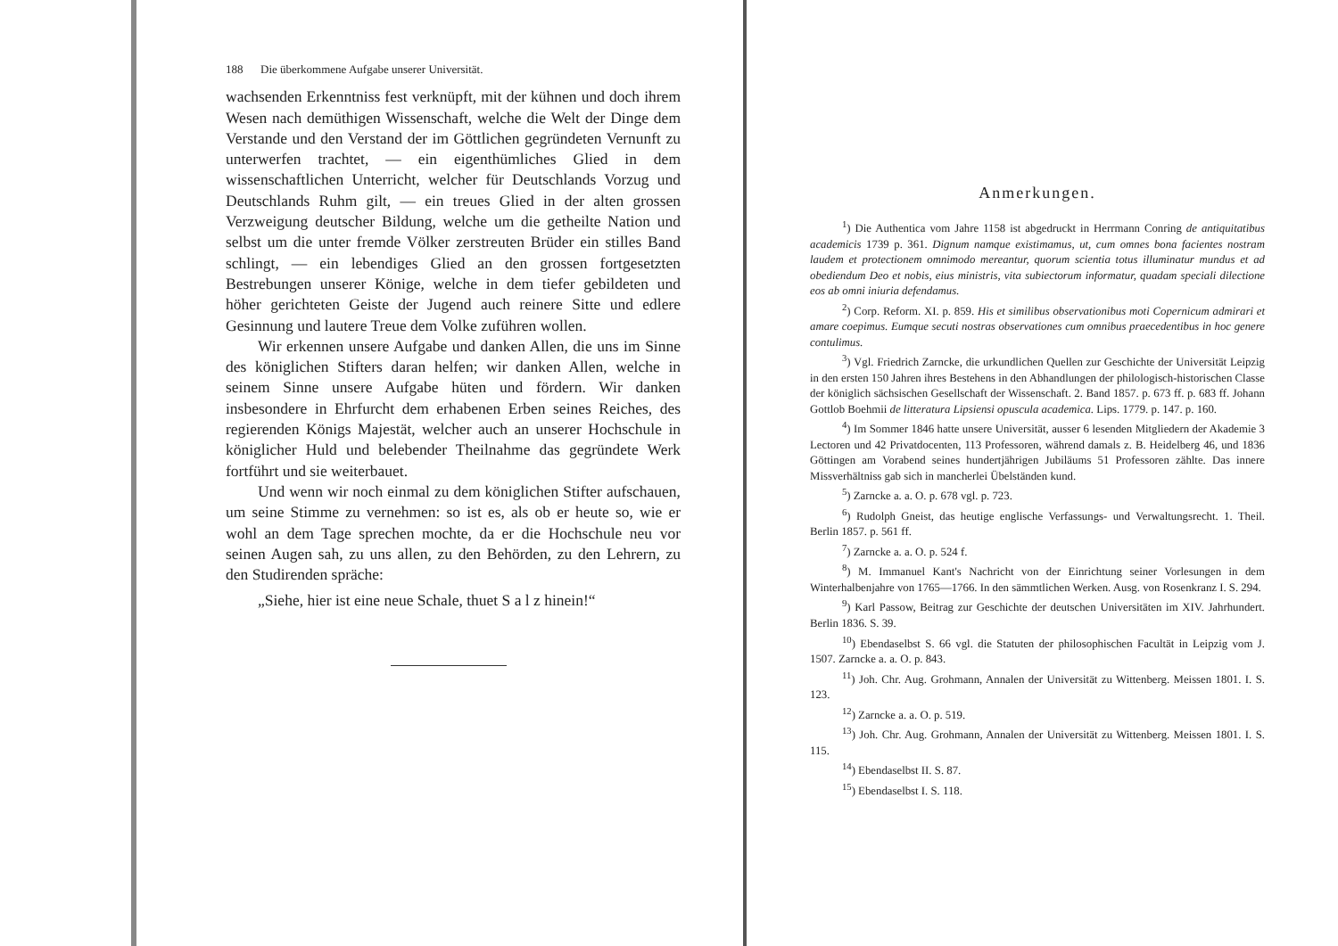188 Die überkommene Aufgabe unserer Universität.
wachsenden Erkenntniss fest verknüpft, mit der kühnen und doch ihrem Wesen nach demüthigen Wissenschaft, welche die Welt der Dinge dem Verstande und den Verstand der im Göttlichen gegründeten Vernunft zu unterwerfen trachtet, — ein eigenthümliches Glied in dem wissenschaftlichen Unterricht, welcher für Deutschlands Vorzug und Deutschlands Ruhm gilt, — ein treues Glied in der alten grossen Verzweigung deutscher Bildung, welche um die getheilte Nation und selbst um die unter fremde Völker zerstreuten Brüder ein stilles Band schlingt, — ein lebendiges Glied an den grossen fortgesetzten Bestrebungen unserer Könige, welche in dem tiefer gebildeten und höher gerichteten Geiste der Jugend auch reinere Sitte und edlere Gesinnung und lautere Treue dem Volke zuführen wollen.
Wir erkennen unsere Aufgabe und danken Allen, die uns im Sinne des königlichen Stifters daran helfen; wir danken Allen, welche in seinem Sinne unsere Aufgabe hüten und fördern. Wir danken insbesondere in Ehrfurcht dem erhabenen Erben seines Reiches, des regierenden Königs Majestät, welcher auch an unserer Hochschule in königlicher Huld und belebender Theilnahme das gegründete Werk fortführt und sie weiterbauet.
Und wenn wir noch einmal zu dem königlichen Stifter aufschauen, um seine Stimme zu vernehmen: so ist es, als ob er heute so, wie er wohl an dem Tage sprechen mochte, da er die Hochschule neu vor seinen Augen sah, zu uns allen, zu den Behörden, zu den Lehrern, zu den Studirenden spräche:
„Siehe, hier ist eine neue Schale, thuet S a l z hinein!“
Anmerkungen.
<sup>1</sup>) Die Authentica vom Jahre 1158 ist abgedruckt in Herrmann Conring de antiquitatibus academicis 1739 p. 361. Dignum namque existimamus, ut, cum omnes bona facientes nostram laudem et protectionem omnimodo mereantur, quorum scientia totus illuminatur mundus et ad obediendum Deo et nobis, eius ministris, vita subiectorum informatur, quadam speciali dilectione eos ab omni iniuria defendamus.
<sup>2</sup>) Corp. Reform. XI. p. 859. His et similibus observationibus moti Copernicum admirari et amare coepimus. Eumque secuti nostras observationes cum omnibus praecedentibus in hoc genere contulimus.
<sup>3</sup>) Vgl. Friedrich Zarncke, die urkundlichen Quellen zur Geschichte der Universität Leipzig in den ersten 150 Jahren ihres Bestehens in den Abhandlungen der philologisch-historischen Classe der königlich sächsischen Gesellschaft der Wissenschaft. 2. Band 1857. p. 673 ff. p. 683 ff. Johann Gottlob Boehmii de litteratura Lipsiensi opuscula academica. Lips. 1779. p. 147. p. 160.
<sup>4</sup>) Im Sommer 1846 hatte unsere Universität, ausser 6 lesenden Mitgliedern der Akademie 3 Lectoren und 42 Privatdocenten, 113 Professoren, während damals z. B. Heidelberg 46, und 1836 Göttingen am Vorabend seines hundertjährigen Jubiläums 51 Professoren zählte. Das innere Missverhältniss gab sich in mancherlei Übelständen kund.
<sup>5</sup>) Zarncke a. a. O. p. 678 vgl. p. 723.
<sup>6</sup>) Rudolph Gneist, das heutige englische Verfassungs- und Verwaltungsrecht. 1. Theil. Berlin 1857. p. 561 ff.
<sup>7</sup>) Zarncke a. a. O. p. 524 f.
<sup>8</sup>) M. Immanuel Kant's Nachricht von der Einrichtung seiner Vorlesungen in dem Winterhalbenjahre von 1765—1766. In den sämmtlichen Werken. Ausg. von Rosenkranz I. S. 294.
<sup>9</sup>) Karl Passow, Beitrag zur Geschichte der deutschen Universitäten im XIV. Jahrhundert. Berlin 1836. S. 39.
<sup>10</sup>) Ebendaselbst S. 66 vgl. die Statuten der philosophischen Facultät in Leipzig vom J. 1507. Zarncke a. a. O. p. 843.
<sup>11</sup>) Joh. Chr. Aug. Grohmann, Annalen der Universität zu Wittenberg. Meissen 1801. I. S. 123.
<sup>12</sup>) Zarncke a. a. O. p. 519.
<sup>13</sup>) Joh. Chr. Aug. Grohmann, Annalen der Universität zu Wittenberg. Meissen 1801. I. S. 115.
<sup>14</sup>) Ebendaselbst II. S. 87.
<sup>15</sup>) Ebendaselbst I. S. 118.